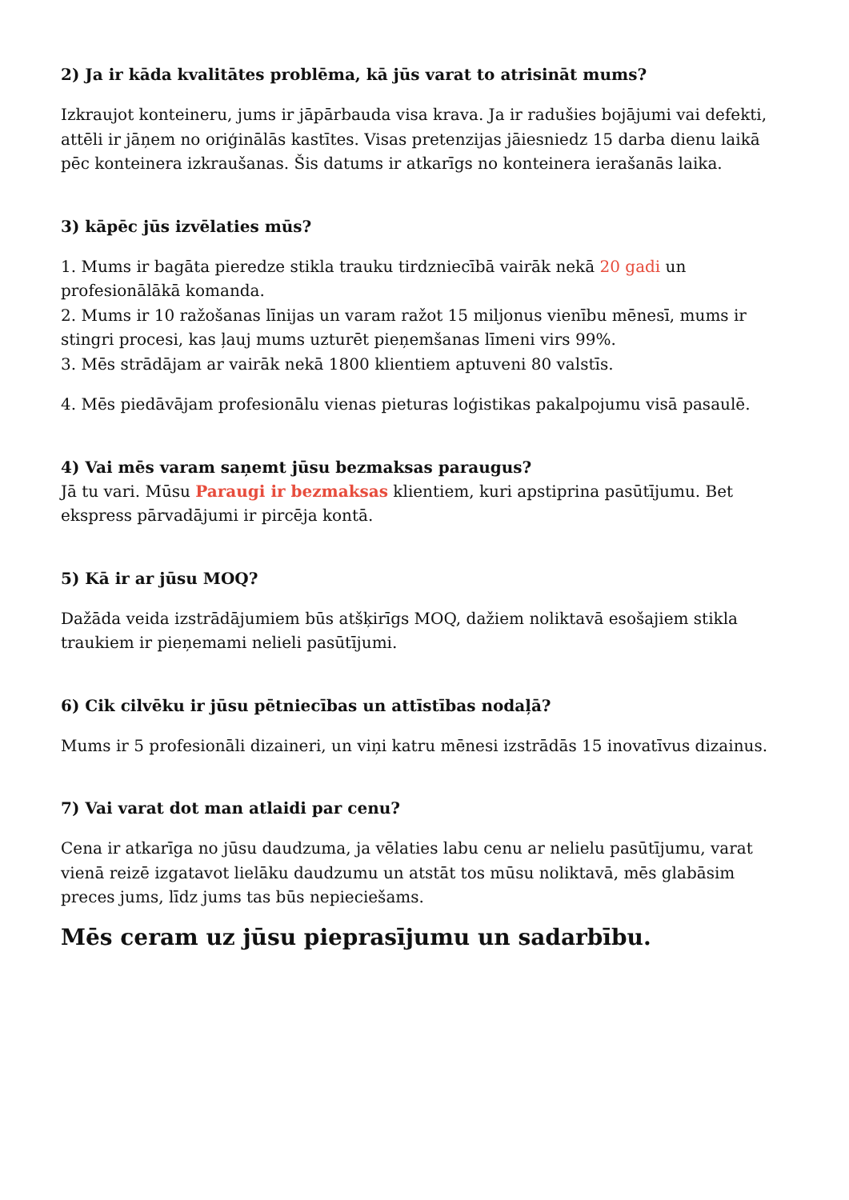2) Ja ir kāda kvalitātes problēma, kā jūs varat to atrisināt mums?
Izkraujot konteineru, jums ir jāpārbauda visa krava. Ja ir radušies bojājumi vai defekti, attēli ir jāņem no oriģinālās kastītes. Visas pretenzijas jāiesniedz 15 darba dienu laikā pēc konteinera izkraušanas. Šis datums ir atkarīgs no konteinera ierašanās laika.
3) kāpēc jūs izvēlaties mūs?
1. Mums ir bagāta pieredze stikla trauku tirdzniecībā vairāk nekā 20 gadi un profesionālākā komanda.
2. Mums ir 10 ražošanas līnijas un varam ražot 15 miljonus vienību mēnesī, mums ir stingri procesi, kas ļauj mums uzturēt pieņemšanas līmeni virs 99%.
3. Mēs strādājam ar vairāk nekā 1800 klientiem aptuveni 80 valstīs.
4. Mēs piedāvājam profesionālu vienas pieturas loģistikas pakalpojumu visā pasaulē.
4) Vai mēs varam saņemt jūsu bezmaksas paraugus?
Jā tu vari. Mūsu Paraugi ir bezmaksas klientiem, kuri apstiprina pasūtījumu. Bet ekspress pārvadājumi ir pircēja kontā.
5) Kā ir ar jūsu MOQ?
Dažāda veida izstrādājumiem būs atšķirīgs MOQ, dažiem noliktavā esošajiem stikla traukiem ir pieņemami nelieli pasūtījumi.
6) Cik cilvēku ir jūsu pētniecības un attīstības nodaļā?
Mums ir 5 profesionāli dizaineri, un viņi katru mēnesi izstrādās 15 inovatīvus dizainus.
7) Vai varat dot man atlaidi par cenu?
Cena ir atkarīga no jūsu daudzuma, ja vēlaties labu cenu ar nelielu pasūtījumu, varat vienā reizē izgatavot lielāku daudzumu un atstāt tos mūsu noliktavā, mēs glabāsim preces jums, līdz jums tas būs nepieciešams.
Mēs ceram uz jūsu pieprasījumu un sadarbību.